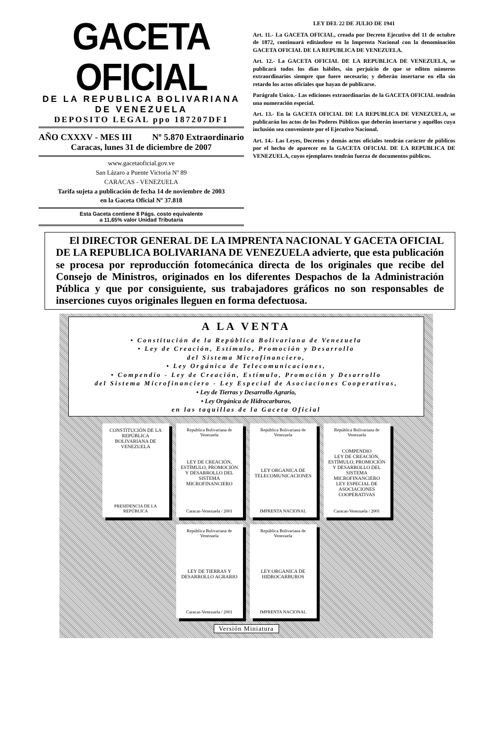GACETA OFICIAL
DE LA REPUBLICA BOLIVARIANA
DE VENEZUELA
DEPOSITO LEGAL ppo 187207DF1
AÑO CXXXV - MES III Nº 5.870 Extraordinario
Caracas, lunes 31 de diciembre de 2007
www.gacetaoficial.gov.ve
San Lázaro a Puente Victoria Nº 89
CARACAS - VENEZUELA
Tarifa sujeta a publicación de fecha 14 de noviembre de 2003
en la Gaceta Oficial Nº 37.818
Esta Gaceta contiene 8 Págs. costo equivalente
a 11,65% valor Unidad Tributaria
LEY DEL 22 DE JULIO DE 1941
Art. 11.- La GACETA OFICIAL, creada por Decreto Ejecutivo del 11 de octubre de 1872, continuará editándose en la Imprenta Nacional con la denominación GACETA OFICIAL DE LA REPUBLICA DE VENEZUELA.
Art. 12.- La GACETA OFICIAL DE LA REPUBLICA DE VENEZUELA, se publicará todos los días hábiles, sin perjuicio de que se editen números extraordinarios siempre que fuere necesario; y deberán insertarse en ella sin retardo los actos oficiales que hayan de publicarse.
Parágrafo Unico.- Las ediciones extraordinarias de la GACETA OFICIAL tendrán una numeración especial.
Art. 13.- En la GACETA OFICIAL DE LA REPUBLICA DE VENEZUELA, se publicarán los actos de los Poderes Públicos que deberán insertarse y aquéllos cuya inclusión sea conveniente por el Ejecutivo Nacional.
Art. 14.- Las Leyes, Decretos y demás actos oficiales tendrán carácter de públicos por el hecho de aparecer en la GACETA OFICIAL DE LA REPUBLICA DE VENEZUELA, cuyos ejemplares tendrán fuerza de documentos públicos.
El DIRECTOR GENERAL DE LA IMPRENTA NACIONAL Y GACETA OFICIAL DE LA REPUBLICA BOLIVARIANA DE VENEZUELA advierte, que esta publicación se procesa por reproducción fotomecánica directa de los originales que recibe del Consejo de Ministros, originados en los diferentes Despachos de la Administración Pública y que por consiguiente, sus trabajadores gráficos no son responsables de inserciones cuyos originales lleguen en forma defectuosa.
A LA VENTA
• Constitución de la República Bolivariana de Venezuela
• Ley de Creación, Estímulo, Promoción y Desarrollo
del Sistema Microfinanciero,
• Ley Orgánica de Telecomunicaciones,
• Compendio - Ley de Creación, Estímulo, Promoción y Desarrollo
del Sistema Microfinanciero - Ley Especial de Asociaciones Cooperativas,
• Ley de Tierras y Desarrollo Agrario,
• Ley Orgánica de Hidrocarburos,
en las taquillas de la Gaceta Oficial
CONSTITUCIÓN DE LA REPÚBLICA BOLIVARIANA DE VENEZUELA
PRESIDENCIA DE LA REPÚBLICA
República Bolivariana de Venezuela
LEY DE CREACIÓN, ESTÍMULO, PROMOCIÓN Y DESARROLLO DEL SISTEMA MICROFINANCIERO
Caracas-Venezuela / 2001
República Bolivariana de Venezuela
LEY ORGANICA DE TELECOMUNICACIONES
IMPRENTA NACIONAL
República Bolivariana de Venezuela
COMPENDIO
LEY DE CREACIÓN, ESTÍMULO, PROMOCIÓN Y DESARROLLO DEL SISTEMA MICROFINANCIERO
LEY ESPECIAL DE ASOCIACIONES COOPERATIVAS
Caracas-Venezuela / 2001
República Bolivariana de Venezuela
LEY DE TIERRAS Y DESARROLLO AGRARIO
Caracas-Venezuela / 2001
República Bolivariana de Venezuela
LEY ORGANICA DE HIDROCARBUROS
IMPRENTA NACIONAL
Versión Miniatura